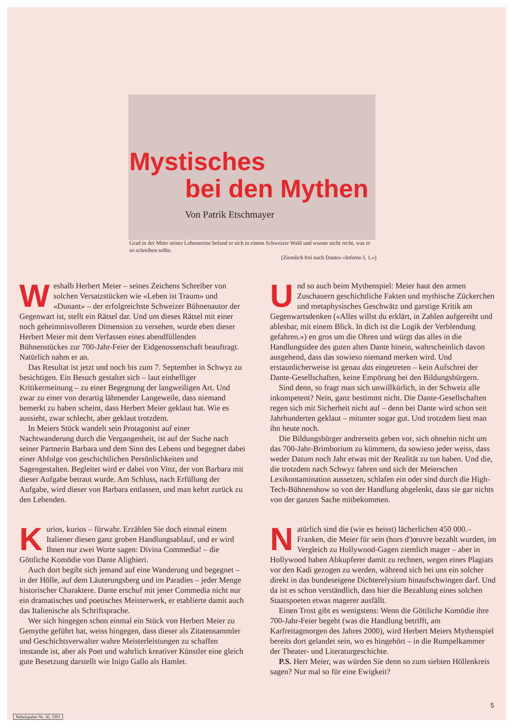Mystisches
bei den Mythen
Von Patrik Etschmayer
Grad in der Mitte seiner Lebensreise befand er sich in einem Schweizer Wald und wusste nicht recht, was er so schreiben sollte.
(Ziemlich frei nach Dantes «Inferno I, 1.»)
Weshalb Herbert Meier – seines Zeichens Schreiber von solchen Versatzstücken wie «Leben ist Traum» und «Dunant» – der erfolgreichste Schweizer Bühnenautor der Gegenwart ist, stellt ein Rätsel dar. Und um dieses Rätsel mit einer noch geheimnisvolleren Dimension zu versehen, wurde eben dieser Herbert Meier mit dem Verfassen eines abendfüllenden Bühnenstückes zur 700-Jahr-Feier der Eidgenossenschaft beauftragt. Natürlich nahm er an.
Das Resultat ist jetzt und noch bis zum 7. September in Schwyz zu besichtigen. Ein Besuch gestaltet sich – laut einhelliger Kritikermeinung – zu einer Begegnung der langweiligen Art. Und zwar zu einer von derartig lähmender Langeweile, dass niemand bemerkt zu haben scheint, dass Herbert Meier geklaut hat. Wie es aussieht, zwar schlecht, aber geklaut trotzdem.
In Meiers Stück wandelt sein Protagonist auf einer Nachtwanderung durch die Vergangenheit, ist auf der Suche nach seiner Partnerin Barbara und dem Sinn des Lebens und begegnet dabei einer Abfolge von geschichtlichen Persönlichkeiten und Sagengestalten. Begleitet wird er dabei von Vinz, der von Barbara mit dieser Aufgabe betraut wurde. Am Schluss, nach Erfüllung der Aufgabe, wird dieser von Barbara entlassen, und man kehrt zurück zu den Lebenden.
Kurios, kurios – fürwahr. Erzählen Sie doch einmal einem Italiener diesen ganz groben Handlungsablauf, und er wird Ihnen nur zwei Worte sagen: Divina Commedia! – die Göttliche Komödie von Dante Alighieri.
Auch dort begibt sich jemand auf eine Wanderung und begegnet – in der Hölle, auf dem Läuterungsberg und im Paradies – jeder Menge historischer Charaktere. Dante erschuf mit jener Commedia nicht nur ein dramatisches und poetisches Meisterwerk, er etablierte damit auch das Italienische als Schriftsprache.
Wer sich hingegen schon einmal ein Stück von Herbert Meier zu Gemythe geführt hat, weiss hingegen, dass dieser als Zitatensammler und Geschichtsverwalter wahre Meisterleistungen zu schaffen imstande ist, aber als Poet und wahrlich kreativer Künstler eine gleich gute Besetzung darstellt wie Inigo Gallo als Hamlet.
Und so auch beim Mythenspiel: Meier haut den armen Zuschauern geschichtliche Fakten und mythische Zückerchen und metaphysisches Geschwätz und garstige Kritik am Gegenwartsdenken («Alles willst du erklärt, in Zahlen aufgereiht und ablesbar, mit einem Blick. In dich ist die Logik der Verblendung gefahren.») en gros um die Ohren und würgt das alles in die Handlungsidee des guten alten Dante hinein, wahrscheinlich davon ausgehend, dass das sowieso niemand merken wird. Und erstaunlicherweise ist genau das eingetreten – kein Aufschrei der Dante-Gesellschaften, keine Empörung bei den Bildungsbürgern.
Sind denn, so fragt man sich unwillkürlich, in der Schweiz alle inkompetent? Nein, ganz bestimmt nicht. Die Dante-Gesellschaften regen sich mit Sicherheit nicht auf – denn bei Dante wird schon seit Jahrhunderten geklaut – mitunter sogar gut. Und trotzdem liest man ihn heute noch.
Die Bildungsbürger andrerseits geben vor, sich ohnehin nicht um das 700-Jahr-Brimborium zu kümmern, da sowieso jeder weiss, dass weder Datum noch Jahr etwas mit der Realität zu tun haben. Und die, die trotzdem nach Schwyz fahren und sich der Meierschen Lexikontamination aussetzen, schlafen ein oder sind durch die High-Tech-Bühnenshow so von der Handlung abgelenkt, dass sie gar nichts von der ganzen Sache mitbekommen.
Natürlich sind die (wie es heisst) lächerlichen 450 000.– Franken, die Meier für sein (hors d')œuvre bezahlt wurden, im Vergleich zu Hollywood-Gagen ziemlich mager – aber in Hollywood haben Abkupferer damit zu rechnen, wegen eines Plagiats vor den Kadi gezogen zu werden, während sich bei uns ein solcher direkt in das bundeseigene Dichterelysium hinaufschwingen darf. Und da ist es schon verständlich, dass hier die Bezahlung eines solchen Staatspoeten etwas magerer ausfällt.
Einen Trost gibt es wenigstens: Wenn die Göttliche Komödie ihre 700-Jahr-Feier begeht (was die Handlung betrifft, am Karfreitagmorgen des Jahres 2000), wird Herbert Meiers Mythenspiel bereits dort gelandet sein, wo es hingehört – in die Rumpelkammer der Theater- und Literaturgeschichte.
P.S. Herr Meier, was würden Sie denn so zum siebten Höllenkreis sagen? Nur mal so für eine Ewigkeit?
5
Nebelspalter Nr. 36, 1991